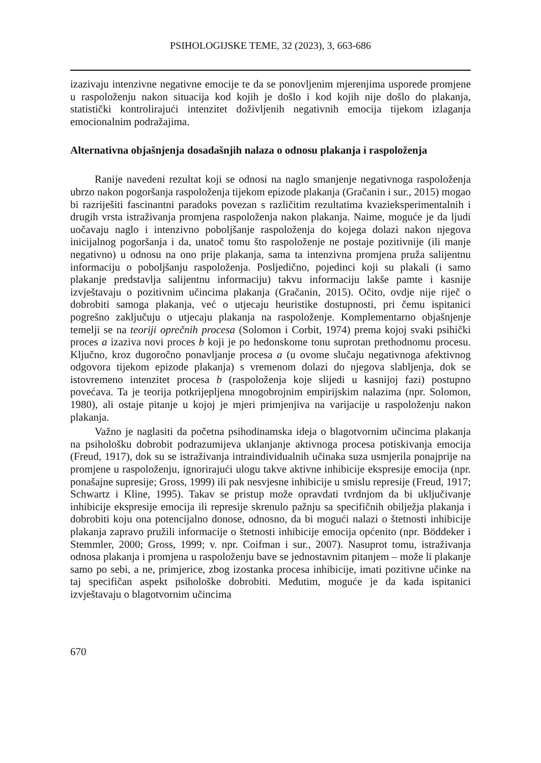PSIHOLOGIJSKE TEME, 32 (2023), 3, 663-686
izazivaju intenzivne negativne emocije te da se ponovljenim mjerenjima usporede promjene u raspoloženju nakon situacija kod kojih je došlo i kod kojih nije došlo do plakanja, statistički kontrolirajući intenzitet doživljenih negativnih emocija tijekom izlaganja emocionalnim podražajima.
Alternativna objašnjenja dosadašnjih nalaza o odnosu plakanja i raspoloženja
Ranije navedeni rezultat koji se odnosi na naglo smanjenje negativnoga raspoloženja ubrzo nakon pogoršanja raspoloženja tijekom epizode plakanja (Gračanin i sur., 2015) mogao bi razriješiti fascinantni paradoks povezan s različitim rezultatima kvazieksperimentalnih i drugih vrsta istraživanja promjena raspoloženja nakon plakanja. Naime, moguće je da ljudi uočavaju naglo i intenzivno poboljšanje raspoloženja do kojega dolazi nakon njegova inicijalnog pogoršanja i da, unatoč tomu što raspoloženje ne postaje pozitivnije (ili manje negativno) u odnosu na ono prije plakanja, sama ta intenzivna promjena pruža salijentnu informaciju o poboljšanju raspoloženja. Posljedično, pojedinci koji su plakali (i samo plakanje predstavlja salijentnu informaciju) takvu informaciju lakše pamte i kasnije izvještavaju o pozitivnim učincima plakanja (Gračanin, 2015). Očito, ovdje nije riječ o dobrobiti samoga plakanja, već o utjecaju heuristike dostupnosti, pri čemu ispitanici pogrešno zaključuju o utjecaju plakanja na raspoloženje. Komplementarno objašnjenje temelji se na teoriji oprečnih procesa (Solomon i Corbit, 1974) prema kojoj svaki psihički proces a izaziva novi proces b koji je po hedonskome tonu suprotan prethodnomu procesu. Ključno, kroz dugoročno ponavljanje procesa a (u ovome slučaju negativnoga afektivnog odgovora tijekom epizode plakanja) s vremenom dolazi do njegova slabljenja, dok se istovremeno intenzitet procesa b (raspoloženja koje slijedi u kasnijoj fazi) postupno povećava. Ta je teorija potkrijepljena mnogobrojnim empirijskim nalazima (npr. Solomon, 1980), ali ostaje pitanje u kojoj je mjeri primjenjiva na varijacije u raspoloženju nakon plakanja.
Važno je naglasiti da početna psihodinamska ideja o blagotvornim učincima plakanja na psihološku dobrobit podrazumijeva uklanjanje aktivnoga procesa potiskivanja emocija (Freud, 1917), dok su se istraživanja intraindividualnih učinaka suza usmjerila ponajprije na promjene u raspoloženju, ignorirajući ulogu takve aktivne inhibicije ekspresije emocija (npr. ponašajne supresije; Gross, 1999) ili pak nesvjesne inhibicije u smislu represije (Freud, 1917; Schwartz i Kline, 1995). Takav se pristup može opravdati tvrdnjom da bi uključivanje inhibicije ekspresije emocija ili represije skrenulo pažnju sa specifičnih obilježja plakanja i dobrobiti koju ona potencijalno donose, odnosno, da bi mogući nalazi o štetnosti inhibicije plakanja zapravo pružili informacije o štetnosti inhibicije emocija općenito (npr. Böddeker i Stemmler, 2000; Gross, 1999; v. npr. Coifman i sur., 2007). Nasuprot tomu, istraživanja odnosa plakanja i promjena u raspoloženju bave se jednostavnim pitanjem – može li plakanje samo po sebi, a ne, primjerice, zbog izostanka procesa inhibicije, imati pozitivne učinke na taj specifičan aspekt psihološke dobrobiti. Međutim, moguće je da kada ispitanici izvještavaju o blagotvornim učincima
670